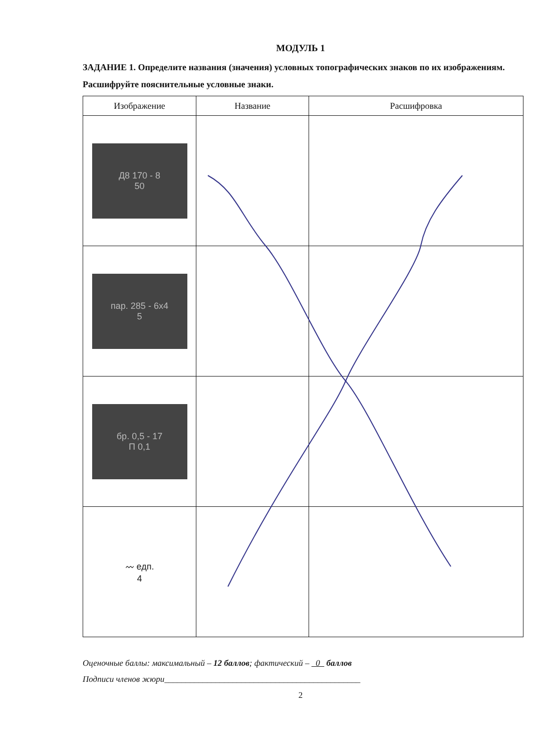МОДУЛЬ 1
ЗАДАНИЕ 1. Определите названия (значения) условных топографических знаков по их изображениям. Расшифруйте пояснительные условные знаки.
| Изображение | Название | Расшифровка |
| --- | --- | --- |
| Д8 170 - 8 50 | | |
| пар. 285 - 6x4 5 | | |
| бр. 0,5 - 17 П 0,1 | | |
| 〰 едп. 4 | | |
Оценочные баллы: максимальный – 12 баллов; фактический – 0 баллов
Подписи членов жюри______________________________________________
2